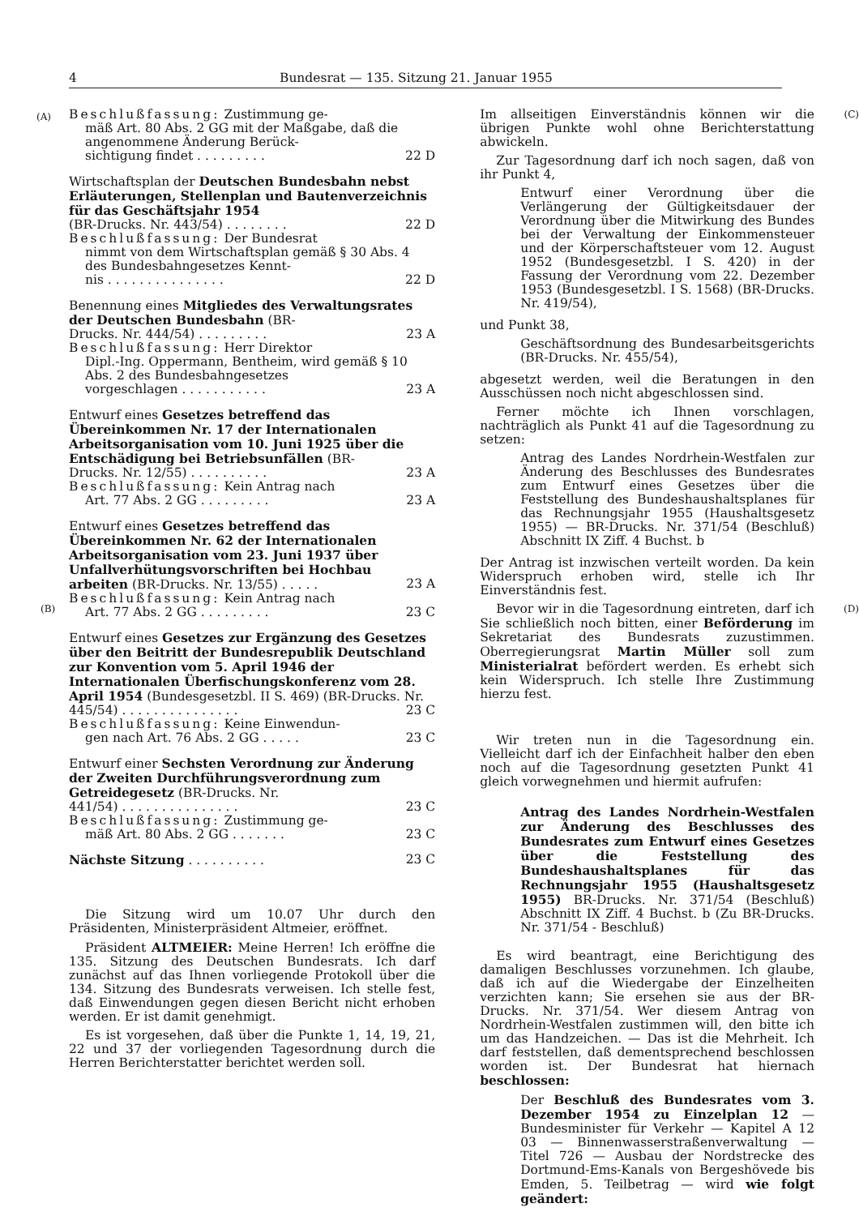4 Bundesrat — 135. Sitzung 21. Januar 1955
(A)
(B)
Beschlußfassung: Zustimmung ge-
mäß Art. 80 Abs. 2 GG mit der Maßgabe, daß die angenommene Änderung Berück-
sichtigung findet . . . . . . . . . 22 D
Wirtschaftsplan der Deutschen Bundesbahn nebst Erläuterungen, Stellenplan und Bauten­verzeichnis für das Geschäftsjahr 1954
(BR-Drucks. Nr. 443/54) . . . . . . . . 22 D
Beschlußfassung: Der Bundesrat
nimmt von dem Wirtschaftsplan gemäß § 30 Abs. 4 des Bundesbahngesetzes Kennt-
nis . . . . . . . . . . . . . . . 22 D
Benennung eines Mitgliedes des Verwaltungsrates der Deutschen Bundesbahn (BR-
Drucks. Nr. 444/54) . . . . . . . . . 23 A
Beschlußfassung: Herr Direktor
Dipl.-Ing. Oppermann, Bentheim, wird gemäß § 10 Abs. 2 des Bundesbahngesetzes
vorgeschlagen . . . . . . . . . . . 23 A
Entwurf eines Gesetzes betreffend das Übereinkommen Nr. 17 der Internationalen Arbeitsorganisation vom 10. Juni 1925 über die Entschädigung bei Betriebsunfällen (BR-
Drucks. Nr. 12/55) . . . . . . . . . . 23 A
Beschlußfassung: Kein Antrag nach
Art. 77 Abs. 2 GG . . . . . . . . . 23 A
Entwurf eines Gesetzes betreffend das Übereinkommen Nr. 62 der Internationalen Arbeitsorganisation vom 23. Juni 1937 über Unfallverhütungsvorschriften bei Hochbau­
arbeiten (BR-Drucks. Nr. 13/55) . . . . . 23 A
Beschlußfassung: Kein Antrag nach
Art. 77 Abs. 2 GG . . . . . . . . . 23 C
Entwurf eines Gesetzes zur Ergänzung des Gesetzes über den Beitritt der Bundesrepublik Deutschland zur Konvention vom 5. April 1946 der Internationalen Überfischungskonferenz vom 28. April 1954 (Bundesgesetzbl. II S. 469) (BR-Drucks. Nr.
445/54) . . . . . . . . . . . . . . . 23 C
Beschlußfassung: Keine Einwendun-
gen nach Art. 76 Abs. 2 GG . . . . . 23 C
Entwurf einer Sechsten Verordnung zur Änderung der Zweiten Durchführungsverordnung zum Getreidegesetz (BR-Drucks. Nr.
441/54) . . . . . . . . . . . . . . . 23 C
Beschlußfassung: Zustimmung ge-
mäß Art. 80 Abs. 2 GG . . . . . . . 23 C
Nächste Sitzung . . . . . . . . . . 23 C
Die Sitzung wird um 10.07 Uhr durch den Präsidenten, Ministerpräsident Altmeier, eröffnet.
Präsident ALTMEIER: Meine Herren! Ich eröffne die 135. Sitzung des Deutschen Bundesrats. Ich darf zunächst auf das Ihnen vorliegende Protokoll über die 134. Sitzung des Bundesrats verweisen. Ich stelle fest, daß Einwendungen gegen diesen Bericht nicht erhoben werden. Er ist damit genehmigt.
Es ist vorgesehen, daß über die Punkte 1, 14, 19, 21, 22 und 37 der vorliegenden Tagesordnung durch die Herren Berichterstatter berichtet werden soll.
(C)
(D)
Im allseitigen Einverständnis können wir die übrigen Punkte wohl ohne Berichterstattung abwickeln.
Zur Tagesordnung darf ich noch sagen, daß von ihr Punkt 4,
Entwurf einer Verordnung über die Verlängerung der Gültigkeitsdauer der Verordnung über die Mitwirkung des Bundes bei der Verwaltung der Einkommensteuer und der Körperschaftsteuer vom 12. August 1952 (Bundesgesetzbl. I S. 420) in der Fassung der Verordnung vom 22. Dezember 1953 (Bundesgesetzbl. I S. 1568) (BR-Drucks. Nr. 419/54),
und Punkt 38,
Geschäftsordnung des Bundesarbeitsgerichts (BR-Drucks. Nr. 455/54),
abgesetzt werden, weil die Beratungen in den Ausschüssen noch nicht abgeschlossen sind.
Ferner möchte ich Ihnen vorschlagen, nachträglich als Punkt 41 auf die Tagesordnung zu setzen:
Antrag des Landes Nordrhein-Westfalen zur Änderung des Beschlusses des Bundesrates zum Entwurf eines Gesetzes über die Feststellung des Bundeshaushaltsplanes für das Rechnungsjahr 1955 (Haushaltsgesetz 1955) — BR-Drucks. Nr. 371/54 (Beschluß) Abschnitt IX Ziff. 4 Buchst. b
Der Antrag ist inzwischen verteilt worden. Da kein Widerspruch erhoben wird, stelle ich Ihr Einverständnis fest.
Bevor wir in die Tagesordnung eintreten, darf ich Sie schließlich noch bitten, einer Beförderung im Sekretariat des Bundesrats zuzustimmen. Oberregierungsrat Martin Müller soll zum Ministerialrat befördert werden. Es erhebt sich kein Widerspruch. Ich stelle Ihre Zustimmung hierzu fest.
Wir treten nun in die Tagesordnung ein. Vielleicht darf ich der Einfachheit halber den eben noch auf die Tagesordnung gesetzten Punkt 41 gleich vorwegnehmen und hiermit aufrufen:
Antrag des Landes Nordrhein-Westfalen zur Änderung des Beschlusses des Bundesrates zum Entwurf eines Gesetzes über die Feststellung des Bundeshaushaltsplanes für das Rechnungsjahr 1955 (Haushaltsgesetz 1955) BR-Drucks. Nr. 371/54 (Beschluß) Abschnitt IX Ziff. 4 Buchst. b (Zu BR-Drucks. Nr. 371/54 - Beschluß)
Es wird beantragt, eine Berichtigung des damaligen Beschlusses vorzunehmen. Ich glaube, daß ich auf die Wiedergabe der Einzelheiten verzichten kann; Sie ersehen sie aus der BR-Drucks. Nr. 371/54. Wer diesem Antrag von Nordrhein-Westfalen zustimmen will, den bitte ich um das Handzeichen. — Das ist die Mehrheit. Ich darf feststellen, daß dementsprechend beschlossen worden ist. Der Bundesrat hat hiernach beschlossen:
Der Beschluß des Bundesrates vom 3. Dezember 1954 zu Einzelplan 12 — Bundesminister für Verkehr — Kapitel A 12 03 — Binnenwasserstraßenverwaltung — Titel 726 — Ausbau der Nordstrecke des Dortmund-Ems-Kanals von Bergeshövede bis Emden, 5. Teilbetrag — wird wie folgt geändert: